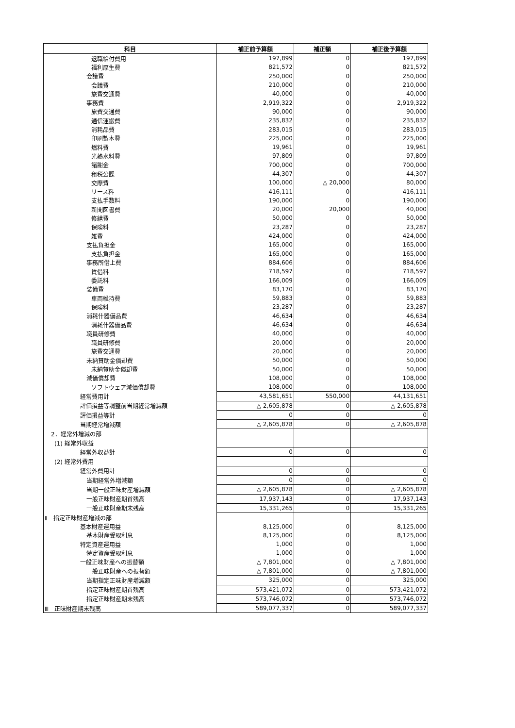| 科目 | 補正前予算額 | 補正額 | 補正後予算額 |
| --- | --- | --- | --- |
| 退職給付費用 | 197,899 | 0 | 197,899 |
| 福利厚生費 | 821,572 | 0 | 821,572 |
| 会議費 | 250,000 | 0 | 250,000 |
| 会議費 | 210,000 | 0 | 210,000 |
| 旅費交通費 | 40,000 | 0 | 40,000 |
| 事務費 | 2,919,322 | 0 | 2,919,322 |
| 旅費交通費 | 90,000 | 0 | 90,000 |
| 通信運搬費 | 235,832 | 0 | 235,832 |
| 消耗品費 | 283,015 | 0 | 283,015 |
| 印刷製本費 | 225,000 | 0 | 225,000 |
| 燃料費 | 19,961 | 0 | 19,961 |
| 光熱水料費 | 97,809 | 0 | 97,809 |
| 諸謝金 | 700,000 | 0 | 700,000 |
| 租税公課 | 44,307 | 0 | 44,307 |
| 交際費 | 100,000 | △ 20,000 | 80,000 |
| リース料 | 416,111 | 0 | 416,111 |
| 支払手数料 | 190,000 | 0 | 190,000 |
| 新聞図書費 | 20,000 | 20,000 | 40,000 |
| 修繕費 | 50,000 | 0 | 50,000 |
| 保険料 | 23,287 | 0 | 23,287 |
| 雑費 | 424,000 | 0 | 424,000 |
| 支払負担金 | 165,000 | 0 | 165,000 |
| 支払負担金 | 165,000 | 0 | 165,000 |
| 事務所借上費 | 884,606 | 0 | 884,606 |
| 賃借料 | 718,597 | 0 | 718,597 |
| 委託料 | 166,009 | 0 | 166,009 |
| 装備費 | 83,170 | 0 | 83,170 |
| 車両維持費 | 59,883 | 0 | 59,883 |
| 保険料 | 23,287 | 0 | 23,287 |
| 消耗什器備品費 | 46,634 | 0 | 46,634 |
| 消耗什器備品費 | 46,634 | 0 | 46,634 |
| 職員研修費 | 40,000 | 0 | 40,000 |
| 職員研修費 | 20,000 | 0 | 20,000 |
| 旅費交通費 | 20,000 | 0 | 20,000 |
| 未納賛助金償却費 | 50,000 | 0 | 50,000 |
| 未納賛助金償却費 | 50,000 | 0 | 50,000 |
| 減価償却費 | 108,000 | 0 | 108,000 |
| ソフトウェア減価償却費 | 108,000 | 0 | 108,000 |
| 経常費用計 | 43,581,651 | 550,000 | 44,131,651 |
| 評価損益等調整前当期経常増減額 | △ 2,605,878 | 0 | △ 2,605,878 |
| 評価損益等計 | 0 | 0 | 0 |
| 当期経常増減額 | △ 2,605,878 | 0 | △ 2,605,878 |
| 2．経常外増減の部 | | | |
| (1) 経常外収益 | | | |
| 経常外収益計 | 0 | 0 | 0 |
| (2) 経常外費用 | | | |
| 経常外費用計 | 0 | 0 | 0 |
| 当期経常外増減額 | 0 | 0 | 0 |
| 当期一般正味財産増減額 | △ 2,605,878 | 0 | △ 2,605,878 |
| 一般正味財産期首残高 | 17,937,143 | 0 | 17,937,143 |
| 一般正味財産期末残高 | 15,331,265 | 0 | 15,331,265 |
| Ⅱ 指定正味財産増減の部 | | | |
| 基本財産運用益 | 8,125,000 | 0 | 8,125,000 |
| 基本財産受取利息 | 8,125,000 | 0 | 8,125,000 |
| 特定資産運用益 | 1,000 | 0 | 1,000 |
| 特定資産受取利息 | 1,000 | 0 | 1,000 |
| 一般正味財産への振替額 | △ 7,801,000 | 0 | △ 7,801,000 |
| 一般正味財産への振替額 | △ 7,801,000 | 0 | △ 7,801,000 |
| 当期指定正味財産増減額 | 325,000 | 0 | 325,000 |
| 指定正味財産期首残高 | 573,421,072 | 0 | 573,421,072 |
| 指定正味財産期末残高 | 573,746,072 | 0 | 573,746,072 |
| Ⅲ 正味財産期末残高 | 589,077,337 | 0 | 589,077,337 |